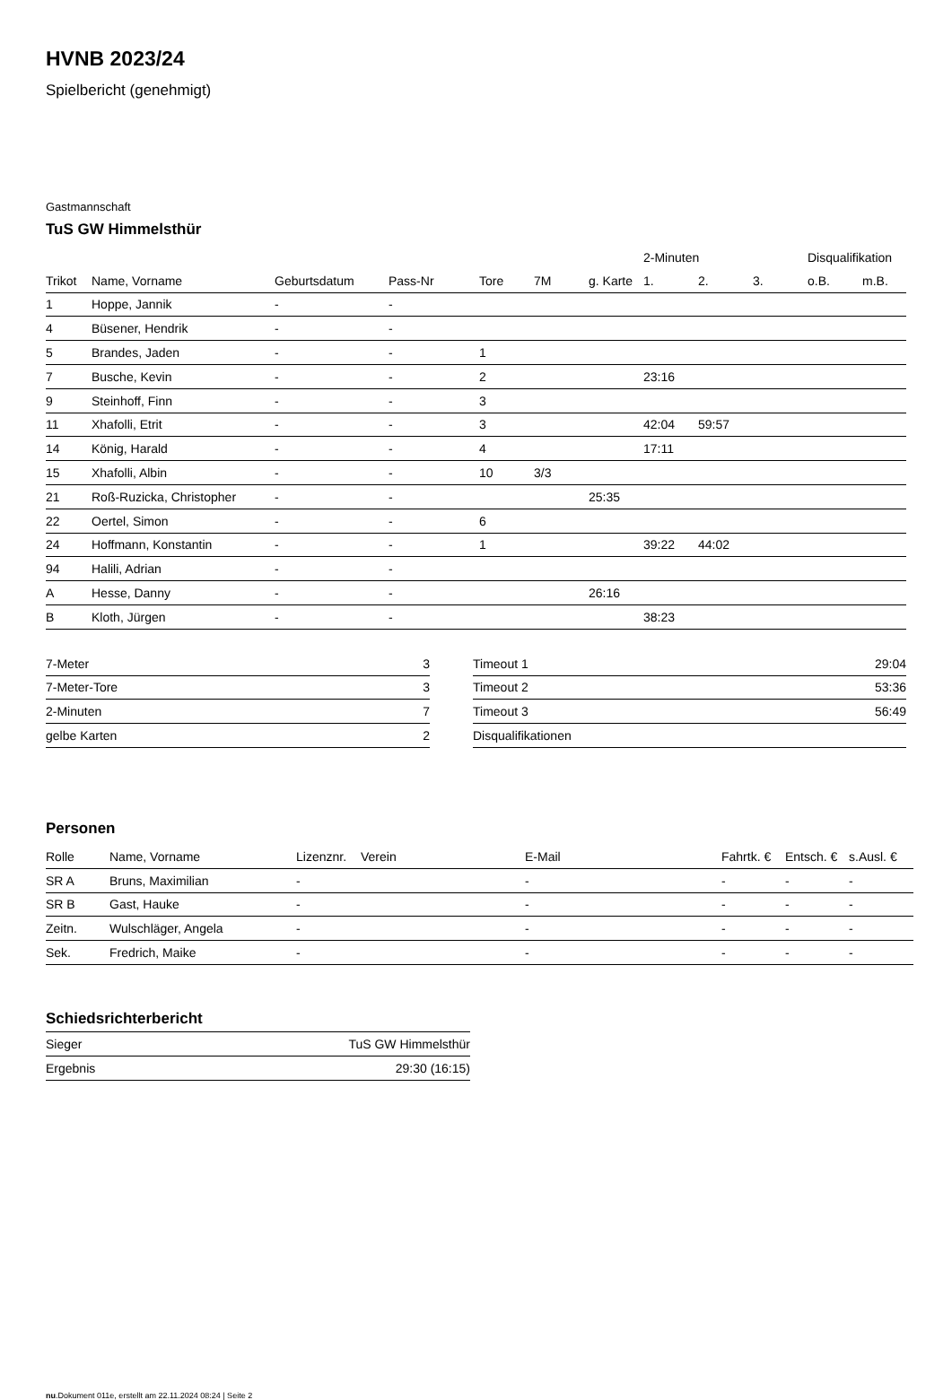HVNB 2023/24
Spielbericht (genehmigt)
Gastmannschaft
TuS GW Himmelsthür
| | | | | | | | 2-Minuten | | | Disqualifikation | |
| --- | --- | --- | --- | --- | --- | --- | --- | --- | --- | --- | --- |
| Trikot | Name, Vorname | Geburtsdatum | Pass-Nr | Tore | 7M | g. Karte | 1. | 2. | 3. | o.B. | m.B. |
| 1 | Hoppe, Jannik | - | - | | | | | | | | |
| 4 | Büsener, Hendrik | - | - | | | | | | | | |
| 5 | Brandes, Jaden | - | - | 1 | | | | | | | |
| 7 | Busche, Kevin | - | - | 2 | | | 23:16 | | | | |
| 9 | Steinhoff, Finn | - | - | 3 | | | | | | | |
| 11 | Xhafolli, Etrit | - | - | 3 | | | 42:04 | 59:57 | | | |
| 14 | König, Harald | - | - | 4 | | | 17:11 | | | | |
| 15 | Xhafolli, Albin | - | - | 10 | 3/3 | | | | | | |
| 21 | Roß-Ruzicka, Christopher | - | - | | | 25:35 | | | | | |
| 22 | Oertel, Simon | - | - | 6 | | | | | | | |
| 24 | Hoffmann, Konstantin | - | - | 1 | | | 39:22 | 44:02 | | | |
| 94 | Halili, Adrian | - | - | | | | | | | | |
| A | Hesse, Danny | - | - | | | 26:16 | | | | | |
| B | Kloth, Jürgen | - | - | | | | 38:23 | | | | |
| 7-Meter | 3 |
| 7-Meter-Tore | 3 |
| 2-Minuten | 7 |
| gelbe Karten | 2 |
| Timeout 1 | 29:04 |
| Timeout 2 | 53:36 |
| Timeout 3 | 56:49 |
| Disqualifikationen | |
Personen
| Rolle | Name, Vorname | Lizenznr. | Verein | E-Mail | Fahrtk. € | Entsch. € | s.Ausl. € |
| --- | --- | --- | --- | --- | --- | --- | --- |
| SR A | Bruns, Maximilian | - | | - | - | - | - |
| SR B | Gast, Hauke | - | | - | - | - | - |
| Zeitn. | Wulschläger, Angela | - | | - | - | - | - |
| Sek. | Fredrich, Maike | - | | - | - | - | - |
Schiedsrichterbericht
| Sieger | TuS GW Himmelsthür |
| Ergebnis | 29:30 (16:15) |
nu.Dokument 011e, erstellt am 22.11.2024 08:24 | Seite 2